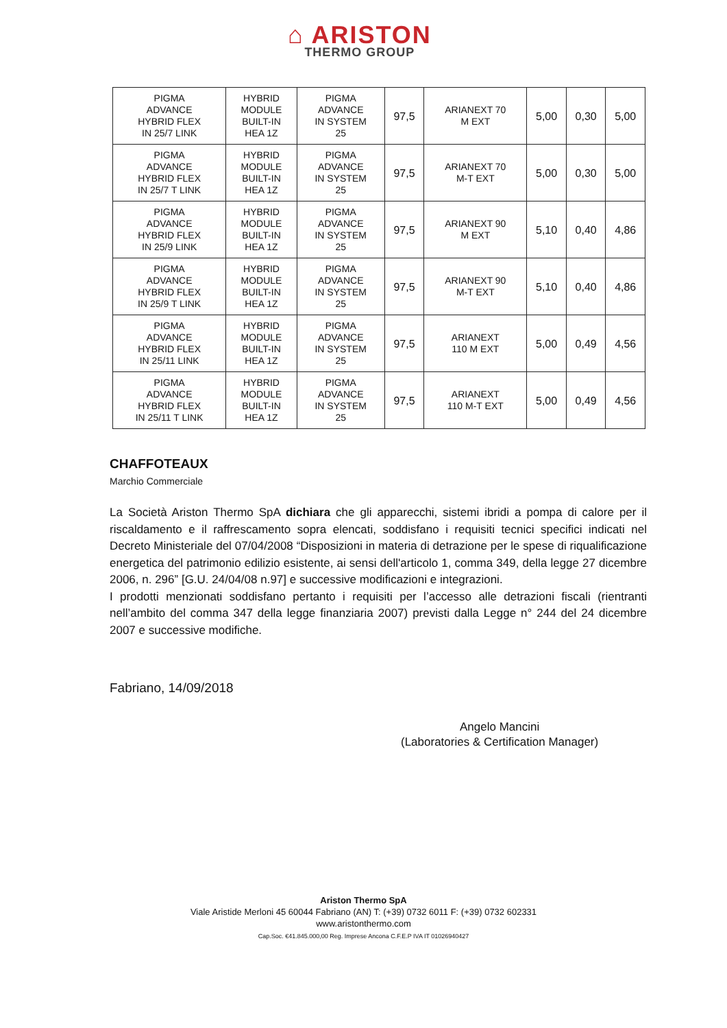⌂ ARISTON
THERMO GROUP
| PIGMA ADVANCE HYBRID FLEX IN 25/7 LINK | HYBRID MODULE BUILT-IN HEA 1Z | PIGMA ADVANCE IN SYSTEM 25 | 97,5 | ARIANEXT 70 M EXT | 5,00 | 0,30 | 5,00 |
| PIGMA ADVANCE HYBRID FLEX IN 25/7 T LINK | HYBRID MODULE BUILT-IN HEA 1Z | PIGMA ADVANCE IN SYSTEM 25 | 97,5 | ARIANEXT 70 M-T EXT | 5,00 | 0,30 | 5,00 |
| PIGMA ADVANCE HYBRID FLEX IN 25/9 LINK | HYBRID MODULE BUILT-IN HEA 1Z | PIGMA ADVANCE IN SYSTEM 25 | 97,5 | ARIANEXT 90 M EXT | 5,10 | 0,40 | 4,86 |
| PIGMA ADVANCE HYBRID FLEX IN 25/9 T LINK | HYBRID MODULE BUILT-IN HEA 1Z | PIGMA ADVANCE IN SYSTEM 25 | 97,5 | ARIANEXT 90 M-T EXT | 5,10 | 0,40 | 4,86 |
| PIGMA ADVANCE HYBRID FLEX IN 25/11 LINK | HYBRID MODULE BUILT-IN HEA 1Z | PIGMA ADVANCE IN SYSTEM 25 | 97,5 | ARIANEXT 110 M EXT | 5,00 | 0,49 | 4,56 |
| PIGMA ADVANCE HYBRID FLEX IN 25/11 T LINK | HYBRID MODULE BUILT-IN HEA 1Z | PIGMA ADVANCE IN SYSTEM 25 | 97,5 | ARIANEXT 110 M-T EXT | 5,00 | 0,49 | 4,56 |
CHAFFOTEAUX
Marchio Commerciale
La Società Ariston Thermo SpA dichiara che gli apparecchi, sistemi ibridi a pompa di calore per il riscaldamento e il raffrescamento sopra elencati, soddisfano i requisiti tecnici specifici indicati nel Decreto Ministeriale del 07/04/2008 “Disposizioni in materia di detrazione per le spese di riqualificazione energetica del patrimonio edilizio esistente, ai sensi dell'articolo 1, comma 349, della legge 27 dicembre 2006, n. 296” [G.U. 24/04/08 n.97] e successive modificazioni e integrazioni.
I prodotti menzionati soddisfano pertanto i requisiti per l’accesso alle detrazioni fiscali (rientranti nell’ambito del comma 347 della legge finanziaria 2007) previsti dalla Legge n° 244 del 24 dicembre 2007 e successive modifiche.
Fabriano, 14/09/2018
Angelo Mancini
(Laboratories & Certification Manager)
Ariston Thermo SpA
Viale Aristide Merloni 45 60044 Fabriano (AN) T: (+39) 0732 6011 F: (+39) 0732 602331
www.aristonthermo.com
Cap.Soc. €41.845.000,00 Reg. Imprese Ancona C.F.E.P IVA IT 01026940427